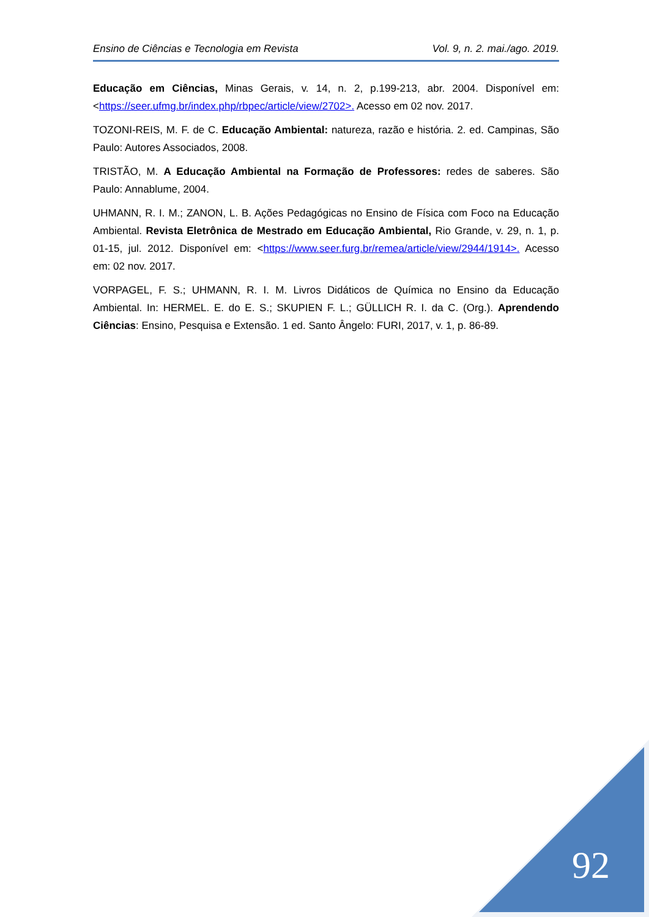Ensino de Ciências e Tecnologia em Revista Vol. 9, n. 2. mai./ago. 2019.
Educação em Ciências, Minas Gerais, v. 14, n. 2, p.199-213, abr. 2004. Disponível em: <https://seer.ufmg.br/index.php/rbpec/article/view/2702>. Acesso em 02 nov. 2017.
TOZONI-REIS, M. F. de C. Educação Ambiental: natureza, razão e história. 2. ed. Campinas, São Paulo: Autores Associados, 2008.
TRISTÃO, M. A Educação Ambiental na Formação de Professores: redes de saberes. São Paulo: Annablume, 2004.
UHMANN, R. I. M.; ZANON, L. B. Ações Pedagógicas no Ensino de Física com Foco na Educação Ambiental. Revista Eletrônica de Mestrado em Educação Ambiental, Rio Grande, v. 29, n. 1, p. 01-15, jul. 2012. Disponível em: <https://www.seer.furg.br/remea/article/view/2944/1914>. Acesso em: 02 nov. 2017.
VORPAGEL, F. S.; UHMANN, R. I. M. Livros Didáticos de Química no Ensino da Educação Ambiental. In: HERMEL. E. do E. S.; SKUPIEN F. L.; GÜLLICH R. I. da C. (Org.). Aprendendo Ciências: Ensino, Pesquisa e Extensão. 1 ed. Santo Ângelo: FURI, 2017, v. 1, p. 86-89.
92